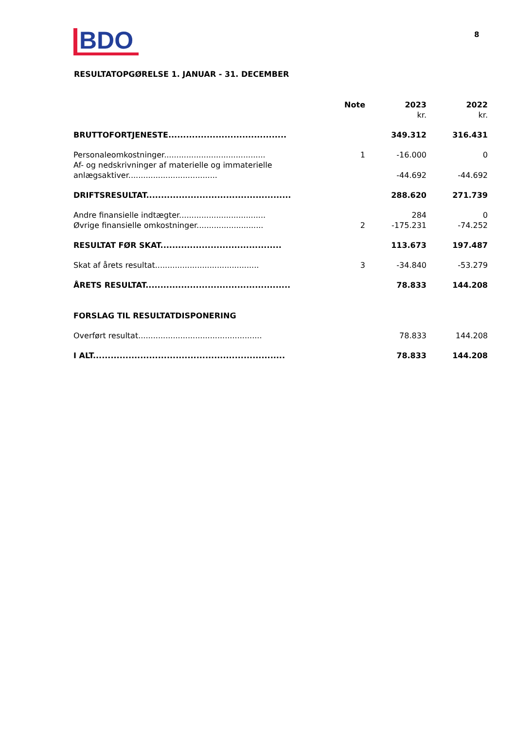BDO 8
RESULTATOPGØRELSE 1. JANUAR - 31. DECEMBER
| | Note | 2023 | 2022 |
| | | kr. | kr. |
| BRUTTOFORTJENESTE........................................ | | 349.312 | 316.431 |
| Personaleomkostninger......................................... | 1 | -16.000 | 0 |
| Af- og nedskrivninger af materielle og immaterielle anlægsaktiver.................................... | | -44.692 | -44.692 |
| DRIFTSRESULTAT................................................. | | 288.620 | 271.739 |
| Andre finansielle indtægter................................... | | 284 | 0 |
| Øvrige finansielle omkostninger........................... | 2 | -175.231 | -74.252 |
| RESULTAT FØR SKAT......................................... | | 113.673 | 197.487 |
| Skat af årets resultat.......................................... | 3 | -34.840 | -53.279 |
| ÅRETS RESULTAT................................................. | | 78.833 | 144.208 |
| FORSLAG TIL RESULTATDISPONERING | | | |
| Overført resultat.................................................. | | 78.833 | 144.208 |
| I ALT................................................................. | | 78.833 | 144.208 |